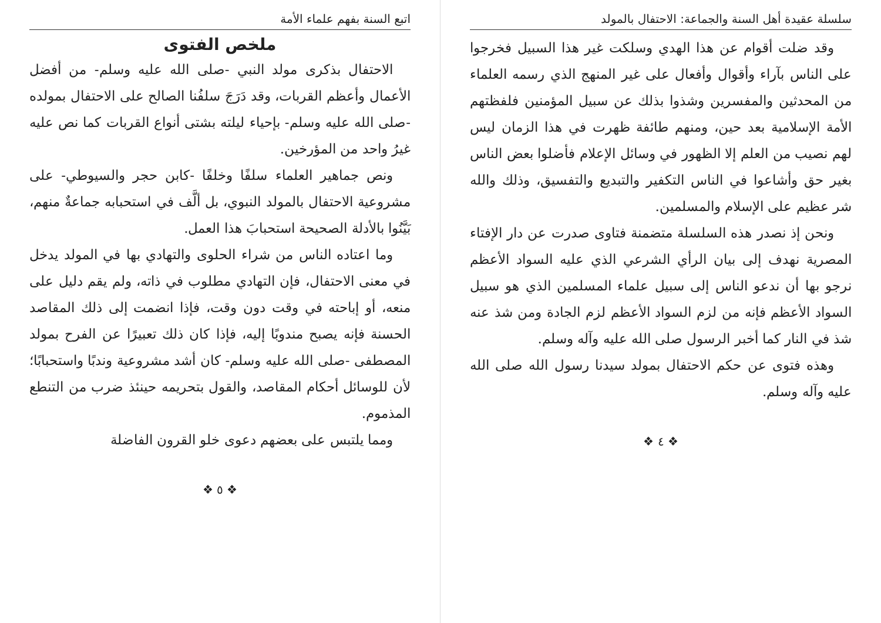سلسلة عقيدة أهل السنة والجماعة: الاحتفال بالمولد
وقد ضلت أقوام عن هذا الهدي وسلكت غير هذا السبيل فخرجوا على الناس بآراء وأقوال وأفعال على غير المنهج الذي رسمه العلماء من المحدثين والمفسرين وشذوا بذلك عن سبيل المؤمنين فلفظتهم الأمة الإسلامية بعد حين، ومنهم طائفة ظهرت في هذا الزمان ليس لهم نصيب من العلم إلا الظهور في وسائل الإعلام فأضلوا بعض الناس بغير حق وأشاعوا في الناس التكفير والتبديع والتفسيق، وذلك والله شر عظيم على الإسلام والمسلمين.
ونحن إذ نصدر هذه السلسلة متضمنة فتاوى صدرت عن دار الإفتاء المصرية نهدف إلى بيان الرأي الشرعي الذي عليه السواد الأعظم نرجو بها أن ندعو الناس إلى سبيل علماء المسلمين الذي هو سبيل السواد الأعظم فإنه من لزم السواد الأعظم لزم الجادة ومن شذ عنه شذ في النار كما أخبر الرسول صلى الله عليه وآله وسلم.
وهذه فتوى عن حكم الاحتفال بمولد سيدنا رسول الله صلى الله عليه وآله وسلم.
❖ ٤ ❖
اتبع السنة بفهم علماء الأمة
ملخص الفتوى
الاحتفال بذكرى مولد النبي -صلى الله عليه وسلم- من أفضل الأعمال وأعظم القربات، وقد دَرَجَ سلفُنا الصالح على الاحتفال بمولده -صلى الله عليه وسلم- بإحياء ليلته بشتى أنواع القربات كما نص عليه غيرُ واحد من المؤرخين.
ونص جماهير العلماء سلفًا وخلفًا -كابن حجر والسيوطي- على مشروعية الاحتفال بالمولد النبوي، بل ألَّف في استحبابه جماعةٌ منهم، بَيَّنُوا بالأدلة الصحيحة استحبابَ هذا العمل.
وما اعتاده الناس من شراء الحلوى والتهادي بها في المولد يدخل في معنى الاحتفال، فإن التهادي مطلوب في ذاته، ولم يقم دليل على منعه، أو إباحته في وقت دون وقت، فإذا انضمت إلى ذلك المقاصد الحسنة فإنه يصبح مندوبًا إليه، فإذا كان ذلك تعبيرًا عن الفرح بمولد المصطفى -صلى الله عليه وسلم- كان أشد مشروعية وندبًا واستحبابًا؛ لأن للوسائل أحكام المقاصد، والقول بتحريمه حينئذ ضرب من التنطع المذموم.
ومما يلتبس على بعضهم دعوى خلو القرون الفاضلة
❖ ٥ ❖